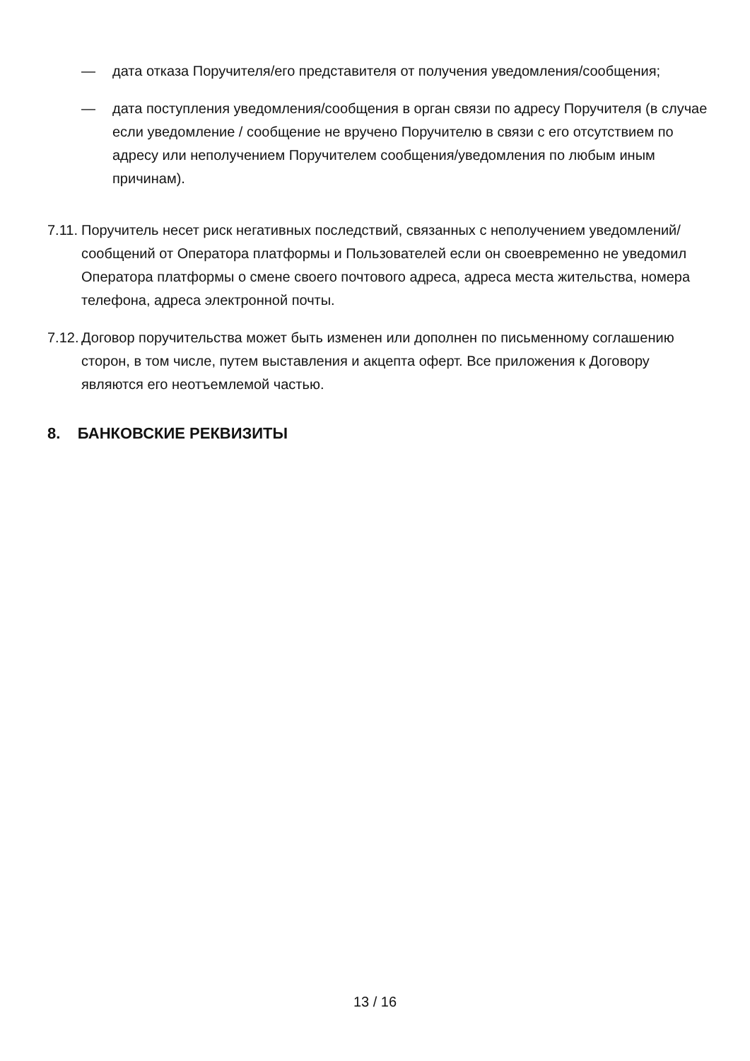— дата отказа Поручителя/его представителя от получения уведомления/сообщения;
— дата поступления уведомления/сообщения в орган связи по адресу Поручителя (в случае если уведомление / сообщение не вручено Поручителю в связи с его отсутствием по адресу или неполучением Поручителем сообщения/уведомления по любым иным причинам).
7.11. Поручитель несет риск негативных последствий, связанных с неполучением уведомлений/сообщений от Оператора платформы и Пользователей если он своевременно не уведомил Оператора платформы о смене своего почтового адреса, адреса места жительства, номера телефона, адреса электронной почты.
7.12. Договор поручительства может быть изменен или дополнен по письменному соглашению сторон, в том числе, путем выставления и акцепта оферт. Все приложения к Договору являются его неотъемлемой частью.
8. БАНКОВСКИЕ РЕКВИЗИТЫ
13 / 16